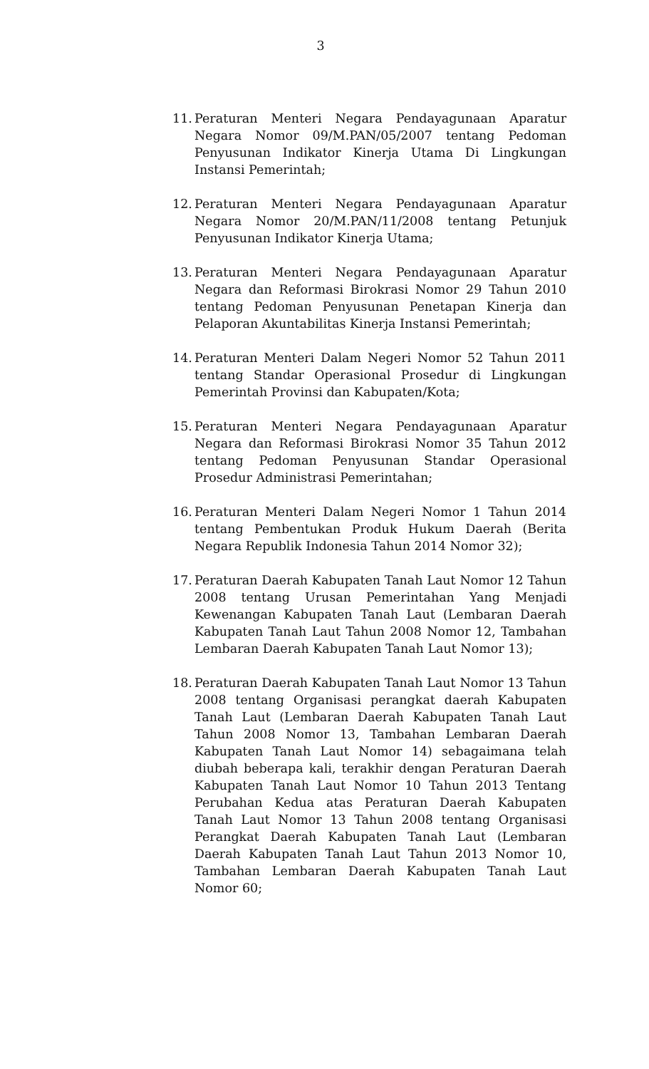3
11.
Peraturan Menteri Negara Pendayagunaan Aparatur Negara Nomor 09/M.PAN/05/2007 tentang Pedoman Penyusunan Indikator Kinerja Utama Di Lingkungan Instansi Pemerintah;
12.
Peraturan Menteri Negara Pendayagunaan Aparatur Negara Nomor 20/M.PAN/11/2008 tentang Petunjuk Penyusunan Indikator Kinerja Utama;
13.
Peraturan Menteri Negara Pendayagunaan Aparatur Negara dan Reformasi Birokrasi Nomor 29 Tahun 2010 tentang Pedoman Penyusunan Penetapan Kinerja dan Pelaporan Akuntabilitas Kinerja Instansi Pemerintah;
14.
Peraturan Menteri Dalam Negeri Nomor 52 Tahun 2011 tentang Standar Operasional Prosedur di Lingkungan Pemerintah Provinsi dan Kabupaten/Kota;
15.
Peraturan Menteri Negara Pendayagunaan Aparatur Negara dan Reformasi Birokrasi Nomor 35 Tahun 2012 tentang Pedoman Penyusunan Standar Operasional Prosedur Administrasi Pemerintahan;
16.
Peraturan Menteri Dalam Negeri Nomor 1 Tahun 2014 tentang Pembentukan Produk Hukum Daerah (Berita Negara Republik Indonesia Tahun 2014 Nomor 32);
17.
Peraturan Daerah Kabupaten Tanah Laut Nomor 12 Tahun 2008 tentang Urusan Pemerintahan Yang Menjadi Kewenangan Kabupaten Tanah Laut (Lembaran Daerah Kabupaten Tanah Laut Tahun 2008 Nomor 12, Tambahan Lembaran Daerah Kabupaten Tanah Laut Nomor 13);
18.
Peraturan Daerah Kabupaten Tanah Laut Nomor 13 Tahun 2008 tentang Organisasi perangkat daerah Kabupaten Tanah Laut (Lembaran Daerah Kabupaten Tanah Laut Tahun 2008 Nomor 13, Tambahan Lembaran Daerah Kabupaten Tanah Laut Nomor 14) sebagaimana telah diubah beberapa kali, terakhir dengan Peraturan Daerah Kabupaten Tanah Laut Nomor 10 Tahun 2013 Tentang Perubahan Kedua atas Peraturan Daerah Kabupaten Tanah Laut Nomor 13 Tahun 2008 tentang Organisasi Perangkat Daerah Kabupaten Tanah Laut (Lembaran Daerah Kabupaten Tanah Laut Tahun 2013 Nomor 10, Tambahan Lembaran Daerah Kabupaten Tanah Laut Nomor 60;